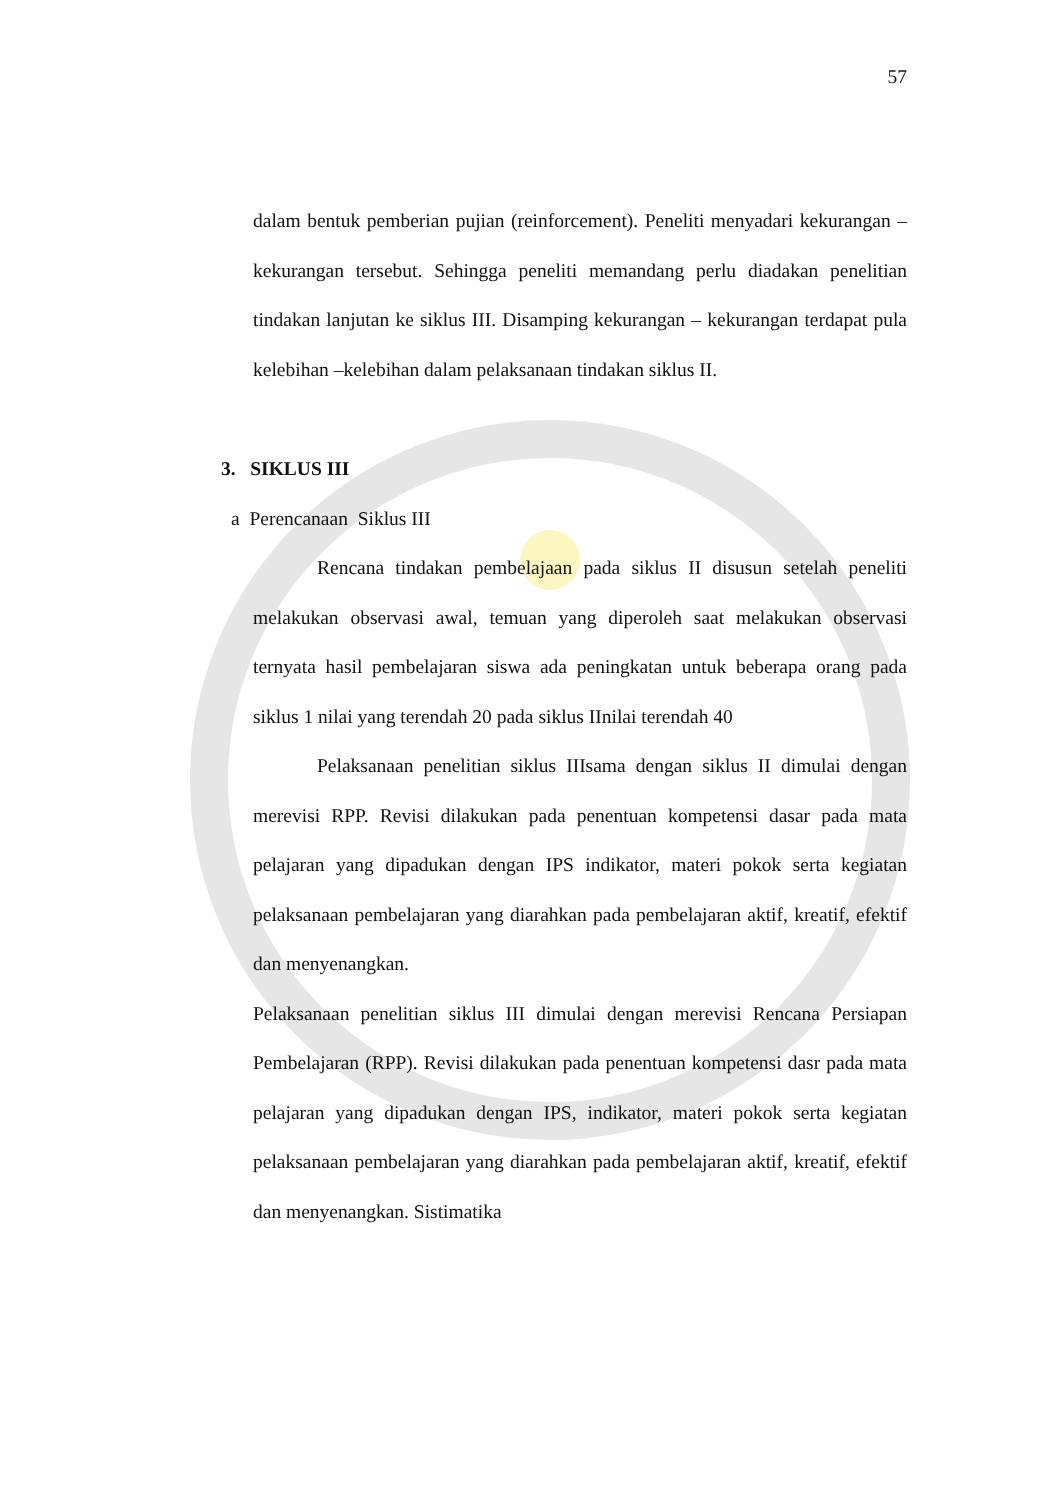57
dalam bentuk pemberian pujian (reinforcement). Peneliti menyadari kekurangan –kekurangan tersebut. Sehingga peneliti memandang perlu diadakan penelitian tindakan lanjutan ke siklus III. Disamping kekurangan – kekurangan terdapat pula kelebihan –kelebihan dalam pelaksanaan tindakan siklus II.
3. SIKLUS III
a Perencanaan Siklus III
Rencana tindakan pembelajaan pada siklus II disusun setelah peneliti melakukan observasi awal, temuan yang diperoleh saat melakukan observasi ternyata hasil pembelajaran siswa ada peningkatan untuk beberapa orang pada siklus 1 nilai yang terendah 20 pada siklus IInilai terendah 40
Pelaksanaan penelitian siklus IIIsama dengan siklus II dimulai dengan merevisi RPP. Revisi dilakukan pada penentuan kompetensi dasar pada mata pelajaran yang dipadukan dengan IPS indikator, materi pokok serta kegiatan pelaksanaan pembelajaran yang diarahkan pada pembelajaran aktif, kreatif, efektif dan menyenangkan.
Pelaksanaan penelitian siklus III dimulai dengan merevisi Rencana Persiapan Pembelajaran (RPP). Revisi dilakukan pada penentuan kompetensi dasr pada mata pelajaran yang dipadukan dengan IPS, indikator, materi pokok serta kegiatan pelaksanaan pembelajaran yang diarahkan pada pembelajaran aktif, kreatif, efektif dan menyenangkan. Sistimatika